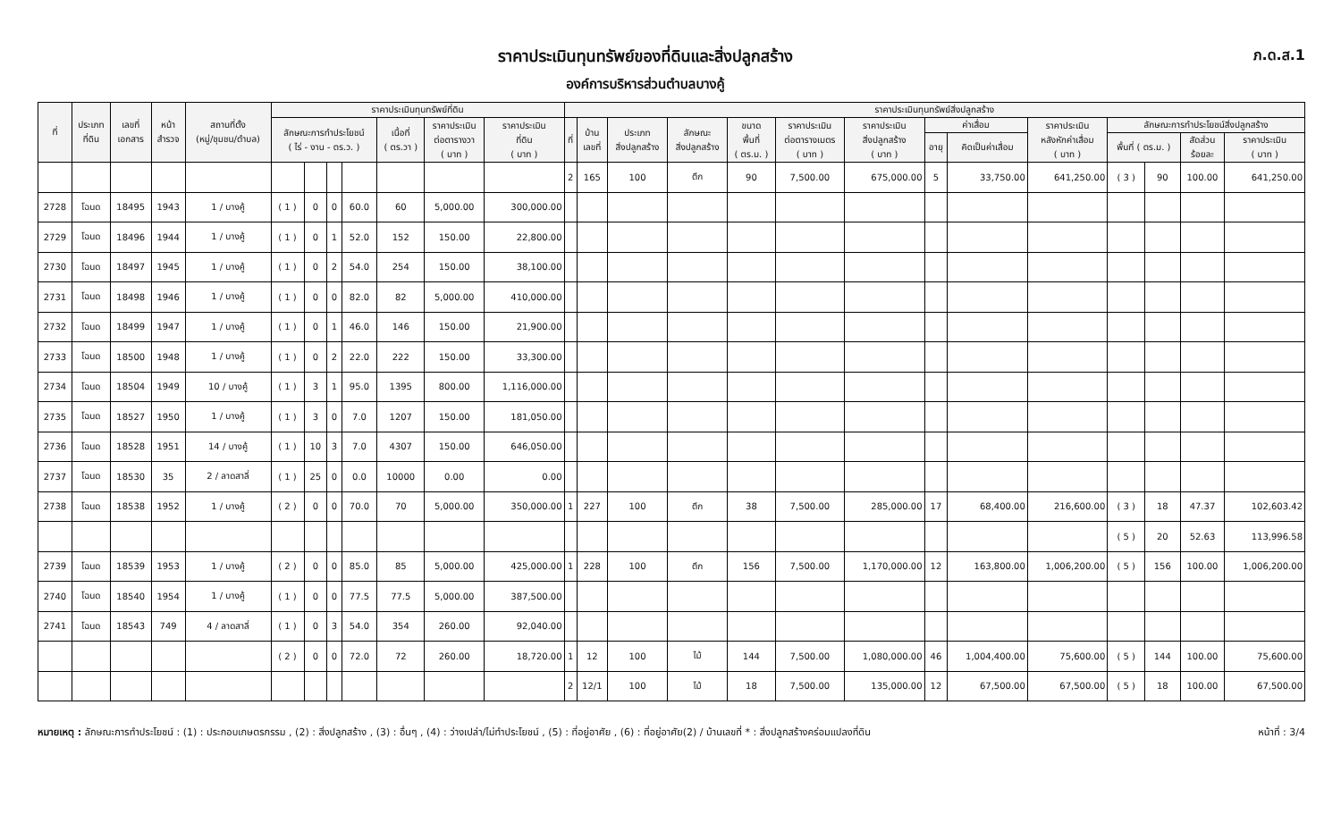ราคาประเมินทุนทรัพย์ของที่ดินและสิ่งปลูกสร้าง
องค์การบริหารส่วนตำบลบางคู้
ภ.ด.ส.1
| ที่ | ประเภท ที่ดิน | เลขที่ เอกสาร | หน้า สำรวจ | สถานที่ตั้ง (หมู่/ชุมชน/ตำบล) | ราคาประเมินทุนทรัพย์ที่ดิน | | | | | | | ราคาประเมินทุนทรัพย์สิ่งปลูกสร้าง | | | | | | | | | | | | | |
| --- | --- | --- | --- | --- | --- | --- | --- | --- | --- | --- | --- | --- | --- | --- | --- | --- | --- | --- | --- | --- | --- | --- | --- | --- | --- |
| | | | | | ลักษณะการทำประโยชน์ ( ไร่ - งาน - ตร.ว. ) | | | | เนื้อที่ ( ตร.วา ) | ราคาประเมิน ต่อตารางวา ( บาท ) | ราคาประเมิน ที่ดิน ( บาท ) | ที่ | บ้าน เลขที่ | ประเภท สิ่งปลูกสร้าง | ลักษณะ สิ่งปลูกสร้าง | ขนาด พื้นที่ ( ตร.ม. ) | ราคาประเมิน ต่อตารางเมตร ( บาท ) | ราคาประเมิน สิ่งปลูกสร้าง ( บาท ) | ค่าเสื่อม | | ราคาประเมิน หลังหักค่าเสื่อม ( บาท ) | ลักษณะการทำประโยชน์สิ่งปลูกสร้าง | | | |
| | | | | | | | | | | | | | | | | | | | อายุ | คิดเป็นค่าเสื่อม | | พื้นที่ ( ตร.ม. ) | | สัดส่วน ร้อยละ | ราคาประเมิน ( บาท ) |
| | | | | | | | | | | | | 2 | 165 | 100 | ตึก | 90 | 7,500.00 | 675,000.00 | 5 | 33,750.00 | 641,250.00 | ( 3 ) | 90 | 100.00 | 641,250.00 |
| 2728 | โฉนด | 18495 | 1943 | 1 / บางคู้ | ( 1 ) | 0 | 0 | 60.0 | 60 | 5,000.00 | 300,000.00 | | | | | | | | | | | | | | |
| 2729 | โฉนด | 18496 | 1944 | 1 / บางคู้ | ( 1 ) | 0 | 1 | 52.0 | 152 | 150.00 | 22,800.00 | | | | | | | | | | | | | | |
| 2730 | โฉนด | 18497 | 1945 | 1 / บางคู้ | ( 1 ) | 0 | 2 | 54.0 | 254 | 150.00 | 38,100.00 | | | | | | | | | | | | | | |
| 2731 | โฉนด | 18498 | 1946 | 1 / บางคู้ | ( 1 ) | 0 | 0 | 82.0 | 82 | 5,000.00 | 410,000.00 | | | | | | | | | | | | | | |
| 2732 | โฉนด | 18499 | 1947 | 1 / บางคู้ | ( 1 ) | 0 | 1 | 46.0 | 146 | 150.00 | 21,900.00 | | | | | | | | | | | | | | |
| 2733 | โฉนด | 18500 | 1948 | 1 / บางคู้ | ( 1 ) | 0 | 2 | 22.0 | 222 | 150.00 | 33,300.00 | | | | | | | | | | | | | | |
| 2734 | โฉนด | 18504 | 1949 | 10 / บางคู้ | ( 1 ) | 3 | 1 | 95.0 | 1395 | 800.00 | 1,116,000.00 | | | | | | | | | | | | | | |
| 2735 | โฉนด | 18527 | 1950 | 1 / บางคู้ | ( 1 ) | 3 | 0 | 7.0 | 1207 | 150.00 | 181,050.00 | | | | | | | | | | | | | | |
| 2736 | โฉนด | 18528 | 1951 | 14 / บางคู้ | ( 1 ) | 10 | 3 | 7.0 | 4307 | 150.00 | 646,050.00 | | | | | | | | | | | | | | |
| 2737 | โฉนด | 18530 | 35 | 2 / ลาดสาลี่ | ( 1 ) | 25 | 0 | 0.0 | 10000 | 0.00 | 0.00 | | | | | | | | | | | | | | |
| 2738 | โฉนด | 18538 | 1952 | 1 / บางคู้ | ( 2 ) | 0 | 0 | 70.0 | 70 | 5,000.00 | 350,000.00 | 1 | 227 | 100 | ตึก | 38 | 7,500.00 | 285,000.00 | 17 | 68,400.00 | 216,600.00 | ( 3 ) | 18 | 47.37 | 102,603.42 |
| | | | | | | | | | | | | | | | | | | | | | | ( 5 ) | 20 | 52.63 | 113,996.58 |
| 2739 | โฉนด | 18539 | 1953 | 1 / บางคู้ | ( 2 ) | 0 | 0 | 85.0 | 85 | 5,000.00 | 425,000.00 | 1 | 228 | 100 | ตึก | 156 | 7,500.00 | 1,170,000.00 | 12 | 163,800.00 | 1,006,200.00 | ( 5 ) | 156 | 100.00 | 1,006,200.00 |
| 2740 | โฉนด | 18540 | 1954 | 1 / บางคู้ | ( 1 ) | 0 | 0 | 77.5 | 77.5 | 5,000.00 | 387,500.00 | | | | | | | | | | | | | | |
| 2741 | โฉนด | 18543 | 749 | 4 / ลาดสาลี่ | ( 1 ) | 0 | 3 | 54.0 | 354 | 260.00 | 92,040.00 | | | | | | | | | | | | | | |
| | | | | | ( 2 ) | 0 | 0 | 72.0 | 72 | 260.00 | 18,720.00 | 1 | 12 | 100 | ไม้ | 144 | 7,500.00 | 1,080,000.00 | 46 | 1,004,400.00 | 75,600.00 | ( 5 ) | 144 | 100.00 | 75,600.00 |
| | | | | | | | | | | | | 2 | 12/1 | 100 | ไม้ | 18 | 7,500.00 | 135,000.00 | 12 | 67,500.00 | 67,500.00 | ( 5 ) | 18 | 100.00 | 67,500.00 |
หมายเหตุ : ลักษณะการทำประโยชน์ : (1) : ประกอบเกษตรกรรม , (2) : สิ่งปลูกสร้าง , (3) : อื่นๆ , (4) : ว่างเปล่า/ไม่ทำประโยชน์ , (5) : ที่อยู่อาศัย , (6) : ที่อยู่อาศัย(2) / บ้านเลขที่ * : สิ่งปลูกสร้างคร่อมแปลงที่ดิน
หน้าที่ : 3/4